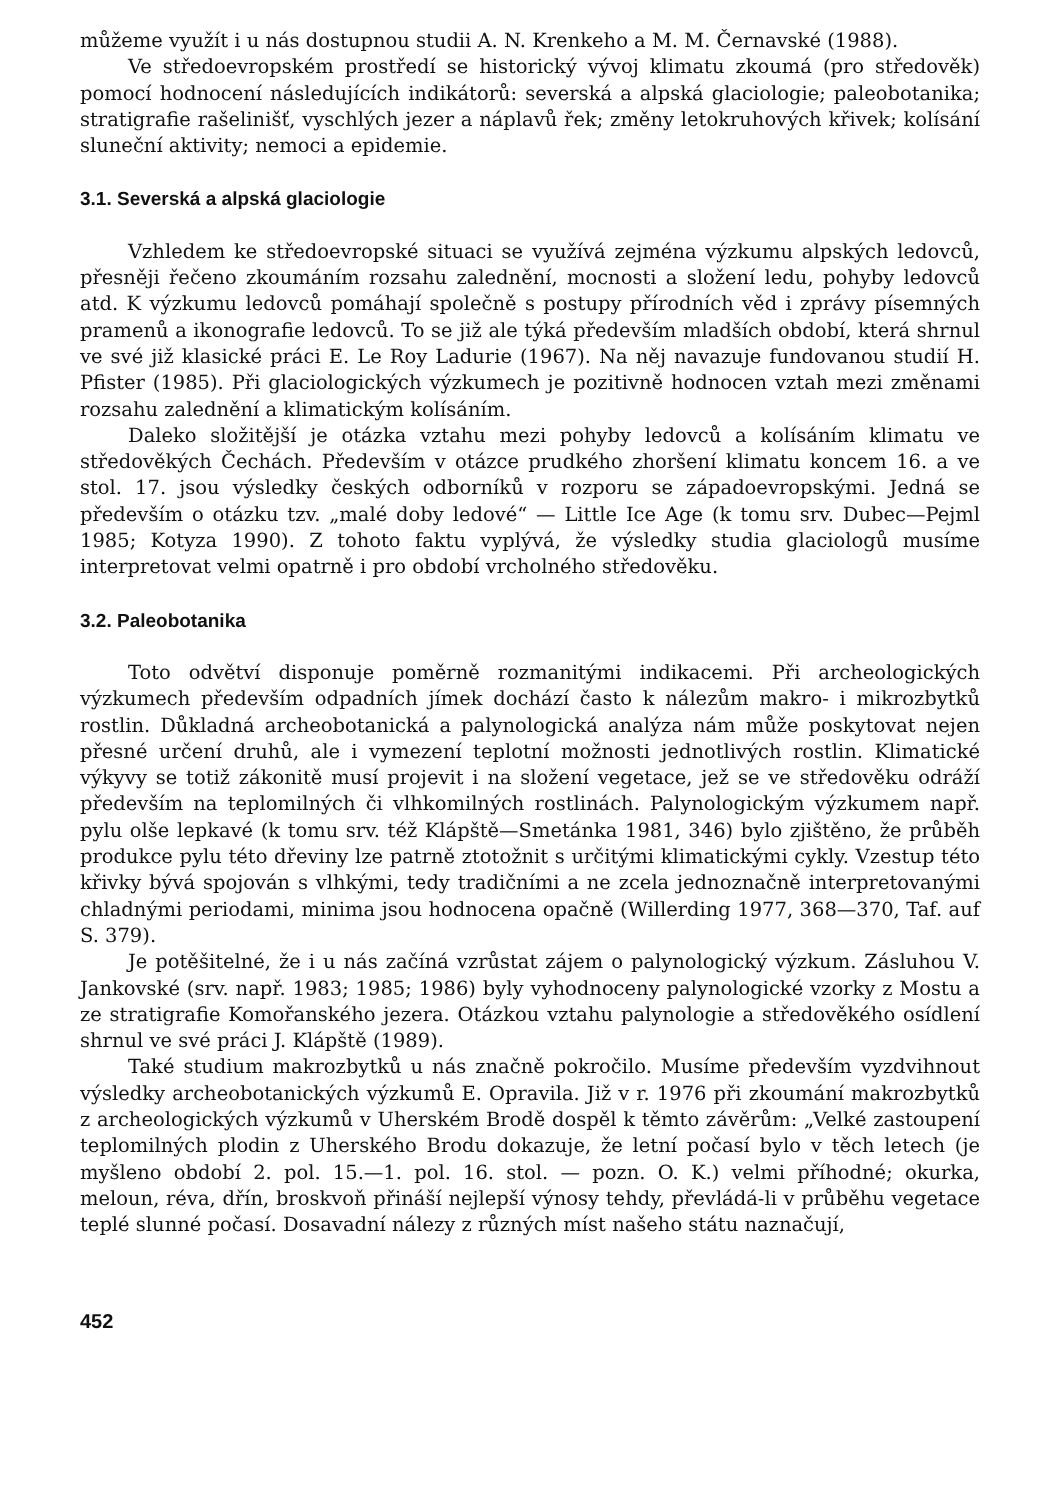můžeme využít i u nás dostupnou studii A. N. Krenkeho a M. M. Černavské (1988).
Ve středoevropském prostředí se historický vývoj klimatu zkoumá (pro středověk) pomocí hodnocení následujících indikátorů: severská a alpská glaciologie; paleobotanika; stratigrafie rašelinišť, vyschlých jezer a náplavů řek; změny letokruhových křivek; kolísání sluneční aktivity; nemoci a epidemie.
3.1. Severská a alpská glaciologie
Vzhledem ke středoevropské situaci se využívá zejména výzkumu alpských ledovců, přesněji řečeno zkoumáním rozsahu zalednění, mocnosti a složení ledu, pohyby ledovců atd. K výzkumu ledovců pomáhají společně s postupy přírodních věd i zprávy písemných pramenů a ikonografie ledovců. To se již ale týká především mladších období, která shrnul ve své již klasické práci E. Le Roy Ladurie (1967). Na něj navazuje fundovanou studií H. Pfister (1985). Při glaciologických výzkumech je pozitivně hodnocen vztah mezi změnami rozsahu zalednění a klimatickým kolísáním.
Daleko složitější je otázka vztahu mezi pohyby ledovců a kolísáním klimatu ve středověkých Čechách. Především v otázce prudkého zhoršení klimatu koncem 16. a ve stol. 17. jsou výsledky českých odborníků v rozporu se západoevropskými. Jedná se především o otázku tzv. „malé doby ledové“ — Little Ice Age (k tomu srv. Dubec—Pejml 1985; Kotyza 1990). Z tohoto faktu vyplývá, že výsledky studia glaciologů musíme interpretovat velmi opatrně i pro období vrcholného středověku.
3.2. Paleobotanika
Toto odvětví disponuje poměrně rozmanitými indikacemi. Při archeologických výzkumech především odpadních jímek dochází často k nálezům makro- i mikrozbytků rostlin. Důkladná archeobotanická a palynologická analýza nám může poskytovat nejen přesné určení druhů, ale i vymezení teplotní možnosti jednotlivých rostlin. Klimatické výkyvy se totiž zákonitě musí projevit i na složení vegetace, jež se ve středověku odráží především na teplomilných či vlhkomilných rostlinách. Palynologickým výzkumem např. pylu olše lepkavé (k tomu srv. též Klápště—Smetánka 1981, 346) bylo zjištěno, že průběh produkce pylu této dřeviny lze patrně ztotožnit s určitými klimatickými cykly. Vzestup této křivky bývá spojován s vlhkými, tedy tradičními a ne zcela jednoznačně interpretovanými chladnými periodami, minima jsou hodnocena opačně (Willerding 1977, 368—370, Taf. auf S. 379).
Je potěšitelné, že i u nás začíná vzrůstat zájem o palynologický výzkum. Zásluhou V. Jankovské (srv. např. 1983; 1985; 1986) byly vyhodnoceny palynologické vzorky z Mostu a ze stratigrafie Komořanského jezera. Otázkou vztahu palynologie a středověkého osídlení shrnul ve své práci J. Klápště (1989).
Také studium makrozbytků u nás značně pokročilo. Musíme především vyzdvihnout výsledky archeobotanických výzkumů E. Opravila. Již v r. 1976 při zkoumání makrozbytků z archeologických výzkumů v Uherském Brodě dospěl k těmto závěrům: „Velké zastoupení teplomilných plodin z Uherského Brodu dokazuje, že letní počasí bylo v těch letech (je myšleno období 2. pol. 15.—1. pol. 16. stol. — pozn. O. K.) velmi příhodné; okurka, meloun, réva, dřín, broskvoň přináší nejlepší výnosy tehdy, převládá-li v průběhu vegetace teplé slunné počasí. Dosavadní nálezy z různých míst našeho státu naznačují,
452